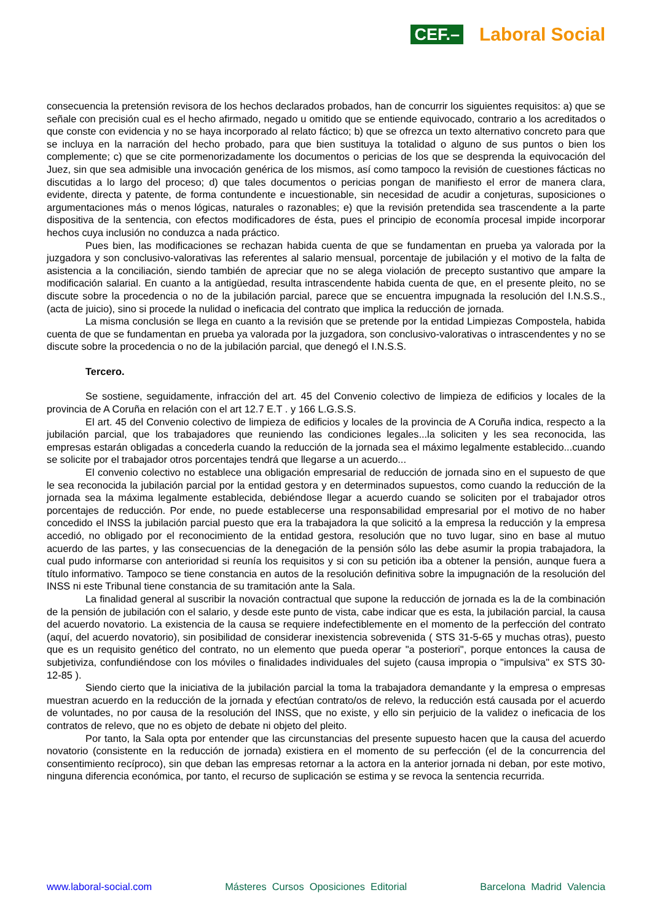CEF.– Laboral Social
consecuencia la pretensión revisora de los hechos declarados probados, han de concurrir los siguientes requisitos: a) que se señale con precisión cual es el hecho afirmado, negado u omitido que se entiende equivocado, contrario a los acreditados o que conste con evidencia y no se haya incorporado al relato fáctico; b) que se ofrezca un texto alternativo concreto para que se incluya en la narración del hecho probado, para que bien sustituya la totalidad o alguno de sus puntos o bien los complemente; c) que se cite pormenorizadamente los documentos o pericias de los que se desprenda la equivocación del Juez, sin que sea admisible una invocación genérica de los mismos, así como tampoco la revisión de cuestiones fácticas no discutidas a lo largo del proceso; d) que tales documentos o pericias pongan de manifiesto el error de manera clara, evidente, directa y patente, de forma contundente e incuestionable, sin necesidad de acudir a conjeturas, suposiciones o argumentaciones más o menos lógicas, naturales o razonables; e) que la revisión pretendida sea trascendente a la parte dispositiva de la sentencia, con efectos modificadores de ésta, pues el principio de economía procesal impide incorporar hechos cuya inclusión no conduzca a nada práctico.
Pues bien, las modificaciones se rechazan habida cuenta de que se fundamentan en prueba ya valorada por la juzgadora y son conclusivo-valorativas las referentes al salario mensual, porcentaje de jubilación y el motivo de la falta de asistencia a la conciliación, siendo también de apreciar que no se alega violación de precepto sustantivo que ampare la modificación salarial. En cuanto a la antigüedad, resulta intrascendente habida cuenta de que, en el presente pleito, no se discute sobre la procedencia o no de la jubilación parcial, parece que se encuentra impugnada la resolución del I.N.S.S., (acta de juicio), sino si procede la nulidad o ineficacia del contrato que implica la reducción de jornada.
La misma conclusión se llega en cuanto a la revisión que se pretende por la entidad Limpiezas Compostela, habida cuenta de que se fundamentan en prueba ya valorada por la juzgadora, son conclusivo-valorativas o intrascendentes y no se discute sobre la procedencia o no de la jubilación parcial, que denegó el I.N.S.S.
Tercero.
Se sostiene, seguidamente, infracción del art. 45 del Convenio colectivo de limpieza de edificios y locales de la provincia de A Coruña en relación con el art 12.7 E.T . y 166 L.G.S.S.
El art. 45 del Convenio colectivo de limpieza de edificios y locales de la provincia de A Coruña indica, respecto a la jubilación parcial, que los trabajadores que reuniendo las condiciones legales...la soliciten y les sea reconocida, las empresas estarán obligadas a concederla cuando la reducción de la jornada sea el máximo legalmente establecido...cuando se solicite por el trabajador otros porcentajes tendrá que llegarse a un acuerdo...
El convenio colectivo no establece una obligación empresarial de reducción de jornada sino en el supuesto de que le sea reconocida la jubilación parcial por la entidad gestora y en determinados supuestos, como cuando la reducción de la jornada sea la máxima legalmente establecida, debiéndose llegar a acuerdo cuando se soliciten por el trabajador otros porcentajes de reducción. Por ende, no puede establecerse una responsabilidad empresarial por el motivo de no haber concedido el INSS la jubilación parcial puesto que era la trabajadora la que solicitó a la empresa la reducción y la empresa accedió, no obligado por el reconocimiento de la entidad gestora, resolución que no tuvo lugar, sino en base al mutuo acuerdo de las partes, y las consecuencias de la denegación de la pensión sólo las debe asumir la propia trabajadora, la cual pudo informarse con anterioridad si reunía los requisitos y si con su petición iba a obtener la pensión, aunque fuera a título informativo. Tampoco se tiene constancia en autos de la resolución definitiva sobre la impugnación de la resolución del INSS ni este Tribunal tiene constancia de su tramitación ante la Sala.
La finalidad general al suscribir la novación contractual que supone la reducción de jornada es la de la combinación de la pensión de jubilación con el salario, y desde este punto de vista, cabe indicar que es esta, la jubilación parcial, la causa del acuerdo novatorio. La existencia de la causa se requiere indefectiblemente en el momento de la perfección del contrato (aquí, del acuerdo novatorio), sin posibilidad de considerar inexistencia sobrevenida ( STS 31-5-65 y muchas otras), puesto que es un requisito genético del contrato, no un elemento que pueda operar "a posteriori", porque entonces la causa de subjetiviza, confundiéndose con los móviles o finalidades individuales del sujeto (causa impropia o "impulsiva" ex STS 30-12-85 ).
Siendo cierto que la iniciativa de la jubilación parcial la toma la trabajadora demandante y la empresa o empresas muestran acuerdo en la reducción de la jornada y efectúan contrato/os de relevo, la reducción está causada por el acuerdo de voluntades, no por causa de la resolución del INSS, que no existe, y ello sin perjuicio de la validez o ineficacia de los contratos de relevo, que no es objeto de debate ni objeto del pleito.
Por tanto, la Sala opta por entender que las circunstancias del presente supuesto hacen que la causa del acuerdo novatorio (consistente en la reducción de jornada) existiera en el momento de su perfección (el de la concurrencia del consentimiento recíproco), sin que deban las empresas retornar a la actora en la anterior jornada ni deban, por este motivo, ninguna diferencia económica, por tanto, el recurso de suplicación se estima y se revoca la sentencia recurrida.
www.laboral-social.com Másteres Cursos Oposiciones Editorial Barcelona Madrid Valencia